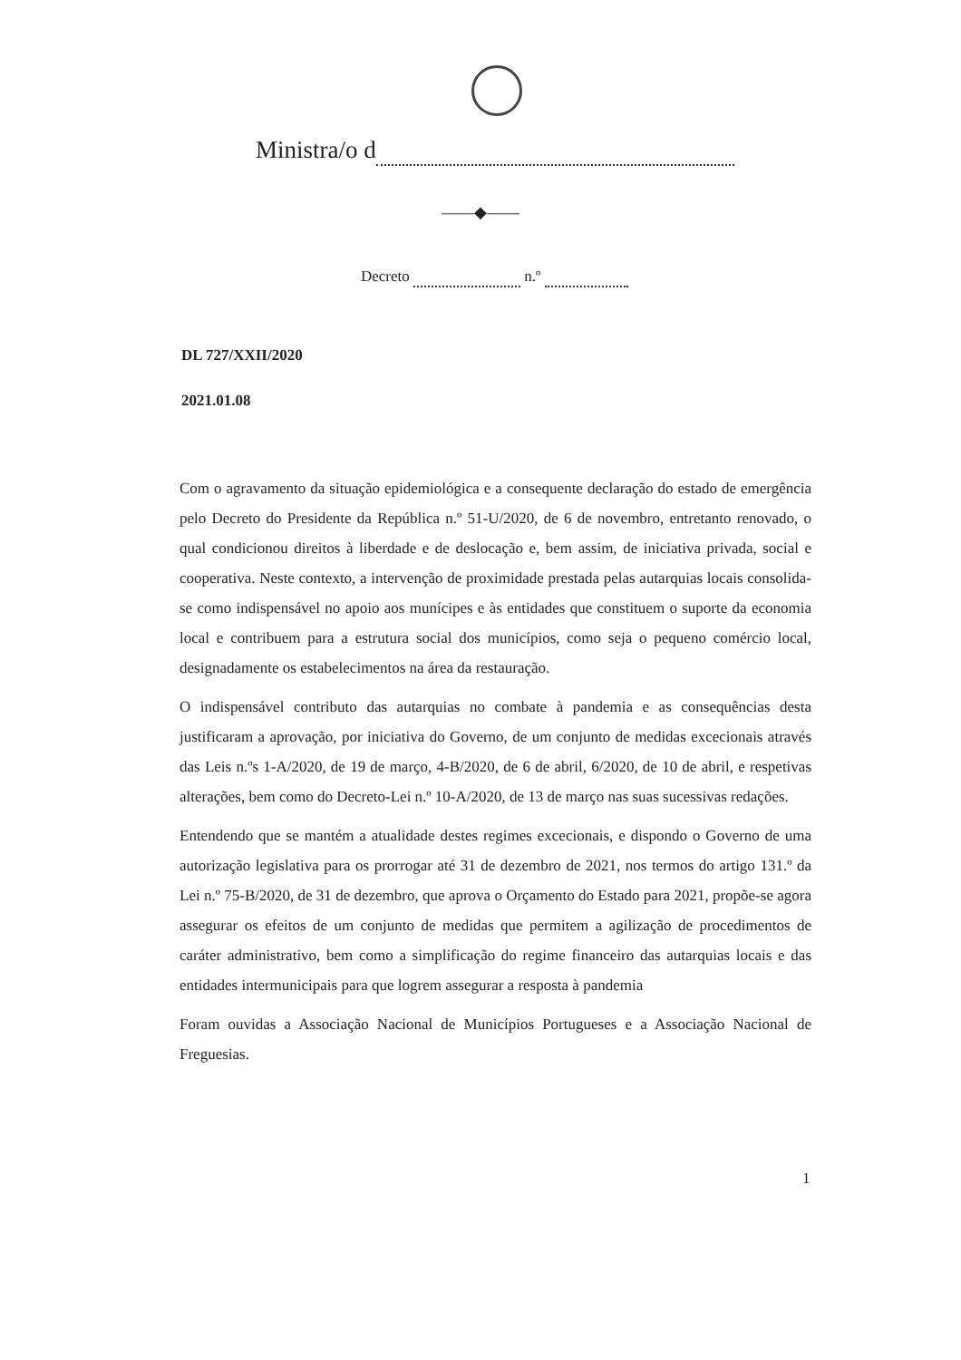Ministra/o d
——◆——
Decreto n.º
DL 727/XXII/2020
2021.01.08
Com o agravamento da situação epidemiológica e a consequente declaração do estado de emergência pelo Decreto do Presidente da República n.º 51-U/2020, de 6 de novembro, entretanto renovado, o qual condicionou direitos à liberdade e de deslocação e, bem assim, de iniciativa privada, social e cooperativa. Neste contexto, a intervenção de proximidade prestada pelas autarquias locais consolida-se como indispensável no apoio aos munícipes e às entidades que constituem o suporte da economia local e contribuem para a estrutura social dos municípios, como seja o pequeno comércio local, designadamente os estabelecimentos na área da restauração.
O indispensável contributo das autarquias no combate à pandemia e as consequências desta justificaram a aprovação, por iniciativa do Governo, de um conjunto de medidas excecionais através das Leis n.ºs 1-A/2020, de 19 de março, 4-B/2020, de 6 de abril, 6/2020, de 10 de abril, e respetivas alterações, bem como do Decreto-Lei n.º 10-A/2020, de 13 de março nas suas sucessivas redações.
Entendendo que se mantém a atualidade destes regimes excecionais, e dispondo o Governo de uma autorização legislativa para os prorrogar até 31 de dezembro de 2021, nos termos do artigo 131.º da Lei n.º 75-B/2020, de 31 de dezembro, que aprova o Orçamento do Estado para 2021, propõe-se agora assegurar os efeitos de um conjunto de medidas que permitem a agilização de procedimentos de caráter administrativo, bem como a simplificação do regime financeiro das autarquias locais e das entidades intermunicipais para que logrem assegurar a resposta à pandemia
Foram ouvidas a Associação Nacional de Municípios Portugueses e a Associação Nacional de Freguesias.
1